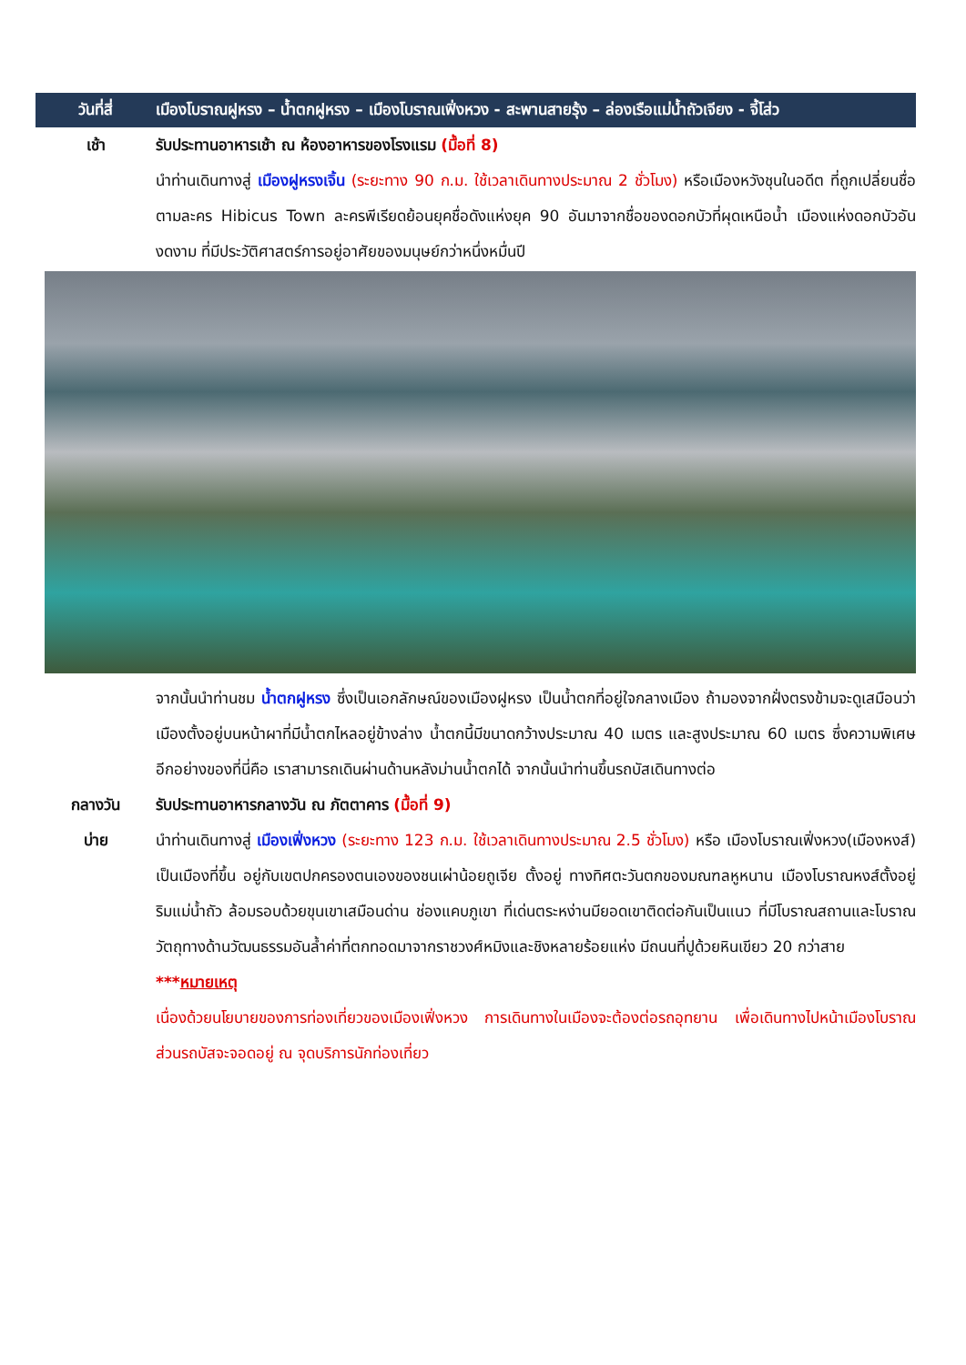วันที่สี่
เมืองโบราณฝูหรง – น้ำตกฝูหรง – เมืองโบราณเฟิ่งหวง - สะพานสายรุ้ง – ล่องเรือแม่น้ำถัวเจียง - จี้โส่ว
เช้า รับประทานอาหารเช้า ณ ห้องอาหารของโรงแรม (มื้อที่ 8)
นำท่านเดินทางสู่ เมืองฝูหรงเจิ้น (ระยะทาง 90 ก.ม. ใช้เวลาเดินทางประมาณ 2 ชั่วโมง) หรือเมืองหวังชุนในอดีต ที่ถูกเปลี่ยนชื่อตามละคร Hibicus Town ละครพีเรียดย้อนยุคชื่อดังแห่งยุค 90 อันมาจากชื่อของดอกบัวที่ผุดเหนือน้ำ เมืองแห่งดอกบัวอันงดงาม ที่มีประวัติศาสตร์การอยู่อาศัยของมนุษย์กว่าหนึ่งหมื่นปี
จากนั้นนำท่านชม น้ำตกฝูหรง ซึ่งเป็นเอกลักษณ์ของเมืองฝูหรง เป็นน้ำตกที่อยู่ใจกลางเมือง ถ้ามองจากฝั่งตรงข้ามจะดูเสมือนว่าเมืองตั้งอยู่บนหน้าผาที่มีน้ำตกไหลอยู่ข้างล่าง น้ำตกนี้มีขนาดกว้างประมาณ 40 เมตร และสูงประมาณ 60 เมตร ซึ่งความพิเศษอีกอย่างของที่นี่คือ เราสามารถเดินผ่านด้านหลังม่านน้ำตกได้ จากนั้นนำท่านขึ้นรถบัสเดินทางต่อ
กลางวัน รับประทานอาหารกลางวัน ณ ภัตตาคาร (มื้อที่ 9)
บ่าย นำท่านเดินทางสู่ เมืองเฟิ่งหวง (ระยะทาง 123 ก.ม. ใช้เวลาเดินทางประมาณ 2.5 ชั่วโมง) หรือ เมืองโบราณเฟิ่งหวง(เมืองหงส์) เป็นเมืองที่ขึ้น อยู่กับเขตปกครองตนเองของชนเผ่าน้อยถูเจีย ตั้งอยู่ ทางทิศตะวันตกของมณฑลหูหนาน เมืองโบราณหงส์ตั้งอยู่ริมแม่น้ำถัว ล้อมรอบด้วยขุนเขาเสมือนด่าน ช่องแคบภูเขา ที่เด่นตระหง่านมียอดเขาติดต่อกันเป็นแนว ที่มีโบราณสถานและโบราณวัตถุทางด้านวัฒนธรรมอันล้ำค่าที่ตกทอดมาจากราชวงศ์หมิงและชิงหลายร้อยแห่ง มีถนนที่ปูด้วยหินเขียว 20 กว่าสาย
***หมายเหตุ
เนื่องด้วยนโยบายของการท่องเที่ยวของเมืองเฟิ่งหวง การเดินทางในเมืองจะต้องต่อรถอุทยาน เพื่อเดินทางไปหน้าเมืองโบราณ ส่วนรถบัสจะจอดอยู่ ณ จุดบริการนักท่องเที่ยว